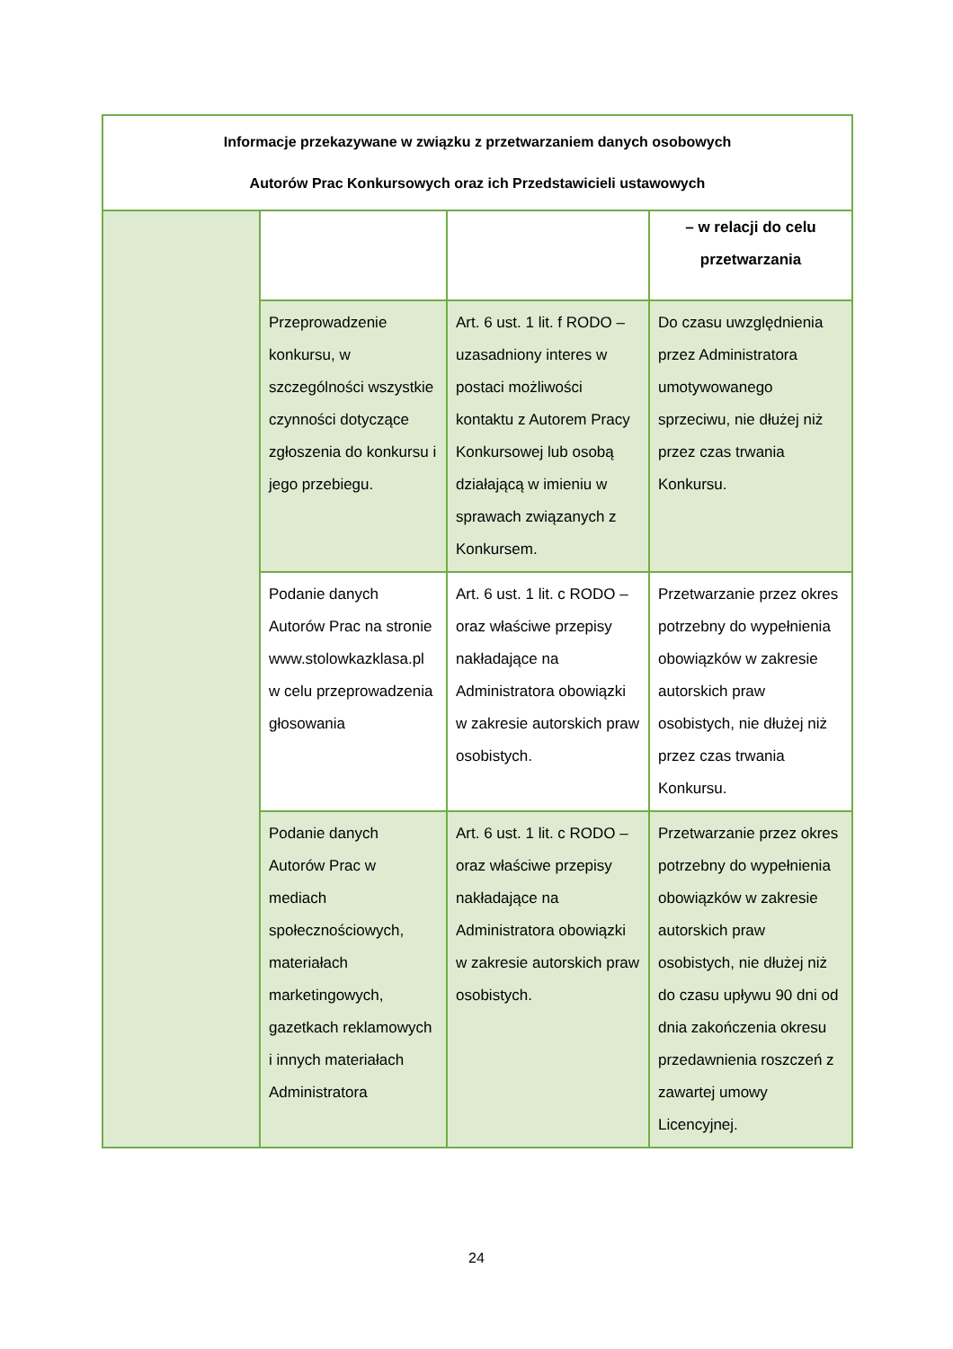| Informacje przekazywane w związku z przetwarzaniem danych osobowych Autorów Prac Konkursowych oraz ich Przedstawicieli ustawowych | | | |
| --- | --- | --- | --- |
| | | | – w relacji do celu przetwarzania |
| | Przeprowadzenie konkursu, w szczególności wszystkie czynności dotyczące zgłoszenia do konkursu i jego przebiegu. | Art. 6 ust. 1 lit. f RODO – uzasadniony interes w postaci możliwości kontaktu z Autorem Pracy Konkursowej lub osobą działającą w imieniu w sprawach związanych z Konkursem. | Do czasu uwzględnienia przez Administratora umotywowanego sprzeciwu, nie dłużej niż przez czas trwania Konkursu. |
| | Podanie danych Autorów Prac na stronie www.stolowkazklasa.pl w celu przeprowadzenia głosowania | Art. 6 ust. 1 lit. c RODO – oraz właściwe przepisy nakładające na Administratora obowiązki w zakresie autorskich praw osobistych. | Przetwarzanie przez okres potrzebny do wypełnienia obowiązków w zakresie autorskich praw osobistych, nie dłużej niż przez czas trwania Konkursu. |
| | Podanie danych Autorów Prac w mediach społecznościowych, materiałach marketingowych, gazetkach reklamowych i innych materiałach Administratora | Art. 6 ust. 1 lit. c RODO – oraz właściwe przepisy nakładające na Administratora obowiązki w zakresie autorskich praw osobistych. | Przetwarzanie przez okres potrzebny do wypełnienia obowiązków w zakresie autorskich praw osobistych, nie dłużej niż do czasu upływu 90 dni od dnia zakończenia okresu przedawnienia roszczeń z zawartej umowy Licencyjnej. |
24